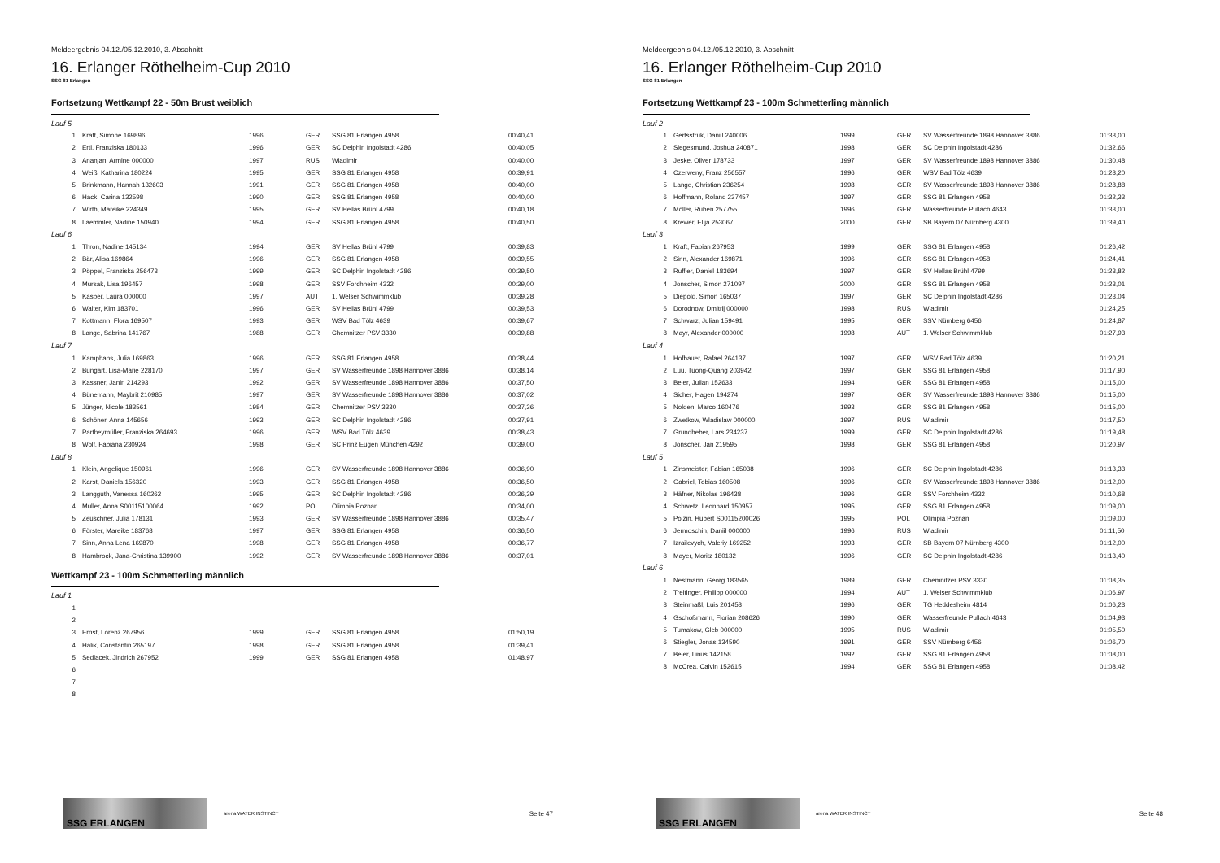Meldeergebnis 04.12./05.12.2010, 3. Abschnitt
16. Erlanger Röthelheim-Cup 2010
SSG 81 Erlangen
Fortsetzung Wettkampf 22 - 50m Brust weiblich
| Lauf 5 | | | | | |
| 1 | Kraft, Simone 169896 | 1996 | GER | SSG 81 Erlangen 4958 | 00:40,41 |
| 2 | Ertl, Franziska 180133 | 1996 | GER | SC Delphin Ingolstadt 4286 | 00:40,05 |
| 3 | Ananjan, Armine 000000 | 1997 | RUS | Wladimir | 00:40,00 |
| 4 | Weiß, Katharina 180224 | 1995 | GER | SSG 81 Erlangen 4958 | 00:39,91 |
| 5 | Brinkmann, Hannah 132603 | 1991 | GER | SSG 81 Erlangen 4958 | 00:40,00 |
| 6 | Hack, Carina 132598 | 1990 | GER | SSG 81 Erlangen 4958 | 00:40,00 |
| 7 | Wirth, Mareike 224349 | 1995 | GER | SV Hellas Brühl 4799 | 00:40,18 |
| 8 | Laemmler, Nadine 150940 | 1994 | GER | SSG 81 Erlangen 4958 | 00:40,50 |
| Lauf 6 | | | | | |
| 1 | Thron, Nadine 145134 | 1994 | GER | SV Hellas Brühl 4799 | 00:39,83 |
| 2 | Bär, Alisa 169864 | 1996 | GER | SSG 81 Erlangen 4958 | 00:39,55 |
| 3 | Pöppel, Franziska 256473 | 1999 | GER | SC Delphin Ingolstadt 4286 | 00:39,50 |
| 4 | Mursak, Lisa 196457 | 1998 | GER | SSV Forchheim 4332 | 00:39,00 |
| 5 | Kasper, Laura 000000 | 1997 | AUT | 1. Welser Schwimmklub | 00:39,28 |
| 6 | Walter, Kim 183701 | 1996 | GER | SV Hellas Brühl 4799 | 00:39,53 |
| 7 | Kottmann, Flora 169507 | 1993 | GER | WSV Bad Tölz 4639 | 00:39,67 |
| 8 | Lange, Sabrina 141767 | 1988 | GER | Chemnitzer PSV 3330 | 00:39,88 |
| Lauf 7 | | | | | |
| 1 | Kamphans, Julia 169863 | 1996 | GER | SSG 81 Erlangen 4958 | 00:38,44 |
| 2 | Bungart, Lisa-Marie 228170 | 1997 | GER | SV Wasserfreunde 1898 Hannover 3886 | 00:38,14 |
| 3 | Kassner, Janin 214293 | 1992 | GER | SV Wasserfreunde 1898 Hannover 3886 | 00:37,50 |
| 4 | Bünemann, Maybrit 210985 | 1997 | GER | SV Wasserfreunde 1898 Hannover 3886 | 00:37,02 |
| 5 | Jünger, Nicole 183561 | 1984 | GER | Chemnitzer PSV 3330 | 00:37,36 |
| 6 | Schöner, Anna 145656 | 1993 | GER | SC Delphin Ingolstadt 4286 | 00:37,91 |
| 7 | Partheymüller, Franziska 264693 | 1996 | GER | WSV Bad Tölz 4639 | 00:38,43 |
| 8 | Wolf, Fabiana 230924 | 1998 | GER | SC Prinz Eugen München 4292 | 00:39,00 |
| Lauf 8 | | | | | |
| 1 | Klein, Angelique 150961 | 1996 | GER | SV Wasserfreunde 1898 Hannover 3886 | 00:36,90 |
| 2 | Karst, Daniela 156320 | 1993 | GER | SSG 81 Erlangen 4958 | 00:36,50 |
| 3 | Langguth, Vanessa 160262 | 1995 | GER | SC Delphin Ingolstadt 4286 | 00:36,39 |
| 4 | Muller, Anna S00115100064 | 1992 | POL | Olimpia Poznan | 00:34,00 |
| 5 | Zeuschner, Julia 178131 | 1993 | GER | SV Wasserfreunde 1898 Hannover 3886 | 00:35,47 |
| 6 | Förster, Mareike 183768 | 1997 | GER | SSG 81 Erlangen 4958 | 00:36,50 |
| 7 | Sinn, Anna Lena 169870 | 1998 | GER | SSG 81 Erlangen 4958 | 00:36,77 |
| 8 | Hambrock, Jana-Christina 139900 | 1992 | GER | SV Wasserfreunde 1898 Hannover 3886 | 00:37,01 |
Wettkampf 23 - 100m Schmetterling männlich
| Lauf 1 | | | | | |
| 1 | | | | | |
| 2 | | | | | |
| 3 | Ernst, Lorenz 267956 | 1999 | GER | SSG 81 Erlangen 4958 | 01:50,19 |
| 4 | Halik, Constantin 265197 | 1998 | GER | SSG 81 Erlangen 4958 | 01:39,41 |
| 5 | Sedlacek, Jindrich 267952 | 1999 | GER | SSG 81 Erlangen 4958 | 01:48,97 |
| 6 | | | | | |
| 7 | | | | | |
| 8 | | | | | |
SSG ERLANGEN
arena WATER INSTINCT
Seite 47
Meldeergebnis 04.12./05.12.2010, 3. Abschnitt
16. Erlanger Röthelheim-Cup 2010
SSG 81 Erlangen
Fortsetzung Wettkampf 23 - 100m Schmetterling männlich
| Lauf 2 | | | | | |
| 1 | Gertsstruk, Daniil 240006 | 1999 | GER | SV Wasserfreunde 1898 Hannover 3886 | 01:33,00 |
| 2 | Siegesmund, Joshua 240871 | 1998 | GER | SC Delphin Ingolstadt 4286 | 01:32,66 |
| 3 | Jeske, Oliver 178733 | 1997 | GER | SV Wasserfreunde 1898 Hannover 3886 | 01:30,48 |
| 4 | Czerweny, Franz 256557 | 1996 | GER | WSV Bad Tölz 4639 | 01:28,20 |
| 5 | Lange, Christian 236254 | 1998 | GER | SV Wasserfreunde 1898 Hannover 3886 | 01:28,88 |
| 6 | Hoffmann, Roland 237457 | 1997 | GER | SSG 81 Erlangen 4958 | 01:32,33 |
| 7 | Möller, Ruben 257755 | 1996 | GER | Wasserfreunde Pullach 4643 | 01:33,00 |
| 8 | Krewer, Elija 253067 | 2000 | GER | SB Bayern 07 Nürnberg 4300 | 01:39,40 |
| Lauf 3 | | | | | |
| 1 | Kraft, Fabian 267953 | 1999 | GER | SSG 81 Erlangen 4958 | 01:26,42 |
| 2 | Sinn, Alexander 169871 | 1996 | GER | SSG 81 Erlangen 4958 | 01:24,41 |
| 3 | Ruffler, Daniel 183694 | 1997 | GER | SV Hellas Brühl 4799 | 01:23,82 |
| 4 | Jonscher, Simon 271097 | 2000 | GER | SSG 81 Erlangen 4958 | 01:23,01 |
| 5 | Diepold, Simon 165037 | 1997 | GER | SC Delphin Ingolstadt 4286 | 01:23,04 |
| 6 | Dorodnow, Dmitrij 000000 | 1998 | RUS | Wladimir | 01:24,25 |
| 7 | Schwarz, Julian 159491 | 1995 | GER | SSV Nürnberg 6456 | 01:24,87 |
| 8 | Mayr, Alexander 000000 | 1998 | AUT | 1. Welser Schwimmklub | 01:27,93 |
| Lauf 4 | | | | | |
| 1 | Hofbauer, Rafael 264137 | 1997 | GER | WSV Bad Tölz 4639 | 01:20,21 |
| 2 | Luu, Tuong-Quang 203942 | 1997 | GER | SSG 81 Erlangen 4958 | 01:17,90 |
| 3 | Beier, Julian 152633 | 1994 | GER | SSG 81 Erlangen 4958 | 01:15,00 |
| 4 | Sicher, Hagen 194274 | 1997 | GER | SV Wasserfreunde 1898 Hannover 3886 | 01:15,00 |
| 5 | Nolden, Marco 160476 | 1993 | GER | SSG 81 Erlangen 4958 | 01:15,00 |
| 6 | Zwetkow, Wladislaw 000000 | 1997 | RUS | Wladimir | 01:17,50 |
| 7 | Grundheber, Lars 234237 | 1999 | GER | SC Delphin Ingolstadt 4286 | 01:19,48 |
| 8 | Jonscher, Jan 219595 | 1998 | GER | SSG 81 Erlangen 4958 | 01:20,97 |
| Lauf 5 | | | | | |
| 1 | Zinsmeister, Fabian 165038 | 1996 | GER | SC Delphin Ingolstadt 4286 | 01:13,33 |
| 2 | Gabriel, Tobias 160508 | 1996 | GER | SV Wasserfreunde 1898 Hannover 3886 | 01:12,00 |
| 3 | Häfner, Nikolas 196438 | 1996 | GER | SSV Forchheim 4332 | 01:10,68 |
| 4 | Schwetz, Leonhard 150957 | 1995 | GER | SSG 81 Erlangen 4958 | 01:09,00 |
| 5 | Polzin, Hubert S00115200026 | 1995 | POL | Olimpia Poznan | 01:09,00 |
| 6 | Jermoschin, Daniil 000000 | 1996 | RUS | Wladimir | 01:11,50 |
| 7 | Izrailevych, Valeriy 169252 | 1993 | GER | SB Bayern 07 Nürnberg 4300 | 01:12,00 |
| 8 | Mayer, Moritz 180132 | 1996 | GER | SC Delphin Ingolstadt 4286 | 01:13,40 |
| Lauf 6 | | | | | |
| 1 | Nestmann, Georg 183565 | 1989 | GER | Chemnitzer PSV 3330 | 01:08,35 |
| 2 | Treitinger, Philipp 000000 | 1994 | AUT | 1. Welser Schwimmklub | 01:06,97 |
| 3 | Steinmaßl, Luis 201458 | 1996 | GER | TG Heddesheim 4814 | 01:06,23 |
| 4 | Gschoßmann, Florian 208626 | 1990 | GER | Wasserfreunde Pullach 4643 | 01:04,93 |
| 5 | Tumakow, Gleb 000000 | 1995 | RUS | Wladimir | 01:05,50 |
| 6 | Stiegler, Jonas 134590 | 1991 | GER | SSV Nürnberg 6456 | 01:06,70 |
| 7 | Beier, Linus 142158 | 1992 | GER | SSG 81 Erlangen 4958 | 01:08,00 |
| 8 | McCrea, Calvin 152615 | 1994 | GER | SSG 81 Erlangen 4958 | 01:08,42 |
SSG ERLANGEN
arena WATER INSTINCT
Seite 48